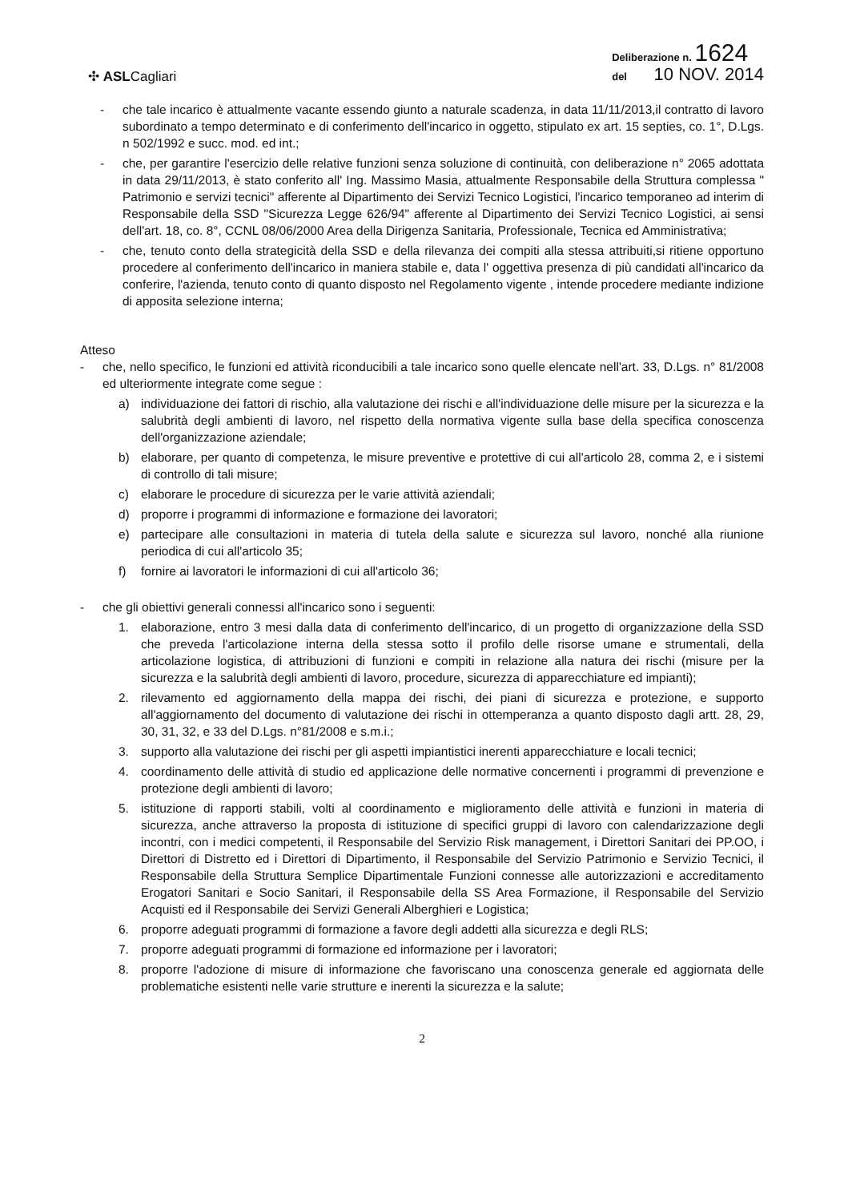✣ ASLCagliari
Deliberazione n. 1624
del 10 NOV. 2014
- che tale incarico è attualmente vacante essendo giunto a naturale scadenza, in data 11/11/2013,il contratto di lavoro subordinato a tempo determinato e di conferimento dell'incarico in oggetto, stipulato ex art. 15 septies, co. 1°, D.Lgs. n 502/1992 e succ. mod. ed int.;
- che, per garantire l'esercizio delle relative funzioni senza soluzione di continuità, con deliberazione n° 2065 adottata in data 29/11/2013, è stato conferito all' Ing. Massimo Masia, attualmente Responsabile della Struttura complessa " Patrimonio e servizi tecnici" afferente al Dipartimento dei Servizi Tecnico Logistici, l'incarico temporaneo ad interim di Responsabile della SSD "Sicurezza Legge 626/94" afferente al Dipartimento dei Servizi Tecnico Logistici, ai sensi dell'art. 18, co. 8°, CCNL 08/06/2000 Area della Dirigenza Sanitaria, Professionale, Tecnica ed Amministrativa;
- che, tenuto conto della strategicità della SSD e della rilevanza dei compiti alla stessa attribuiti,si ritiene opportuno procedere al conferimento dell'incarico in maniera stabile e, data l' oggettiva presenza di più candidati all'incarico da conferire, l'azienda, tenuto conto di quanto disposto nel Regolamento vigente , intende procedere mediante indizione di apposita selezione interna;
Atteso
- che, nello specifico, le funzioni ed attività riconducibili a tale incarico sono quelle elencate nell'art. 33, D.Lgs. n° 81/2008 ed ulteriormente integrate come segue :
a) individuazione dei fattori di rischio, alla valutazione dei rischi e all'individuazione delle misure per la sicurezza e la salubrità degli ambienti di lavoro, nel rispetto della normativa vigente sulla base della specifica conoscenza dell'organizzazione aziendale;
b) elaborare, per quanto di competenza, le misure preventive e protettive di cui all'articolo 28, comma 2, e i sistemi di controllo di tali misure;
c) elaborare le procedure di sicurezza per le varie attività aziendali;
d) proporre i programmi di informazione e formazione dei lavoratori;
e) partecipare alle consultazioni in materia di tutela della salute e sicurezza sul lavoro, nonché alla riunione periodica di cui all'articolo 35;
f) fornire ai lavoratori le informazioni di cui all'articolo 36;
- che gli obiettivi generali connessi all'incarico sono i seguenti:
1. elaborazione, entro 3 mesi dalla data di conferimento dell'incarico, di un progetto di organizzazione della SSD che preveda l'articolazione interna della stessa sotto il profilo delle risorse umane e strumentali, della articolazione logistica, di attribuzioni di funzioni e compiti in relazione alla natura dei rischi (misure per la sicurezza e la salubrità degli ambienti di lavoro, procedure, sicurezza di apparecchiature ed impianti);
2. rilevamento ed aggiornamento della mappa dei rischi, dei piani di sicurezza e protezione, e supporto all'aggiornamento del documento di valutazione dei rischi in ottemperanza a quanto disposto dagli artt. 28, 29, 30, 31, 32, e 33 del D.Lgs. n°81/2008 e s.m.i.;
3. supporto alla valutazione dei rischi per gli aspetti impiantistici inerenti apparecchiature e locali tecnici;
4. coordinamento delle attività di studio ed applicazione delle normative concernenti i programmi di prevenzione e protezione degli ambienti di lavoro;
5. istituzione di rapporti stabili, volti al coordinamento e miglioramento delle attività e funzioni in materia di sicurezza, anche attraverso la proposta di istituzione di specifici gruppi di lavoro con calendarizzazione degli incontri, con i medici competenti, il Responsabile del Servizio Risk management, i Direttori Sanitari dei PP.OO, i Direttori di Distretto ed i Direttori di Dipartimento, il Responsabile del Servizio Patrimonio e Servizio Tecnici, il Responsabile della Struttura Semplice Dipartimentale Funzioni connesse alle autorizzazioni e accreditamento Erogatori Sanitari e Socio Sanitari, il Responsabile della SS Area Formazione, il Responsabile del Servizio Acquisti ed il Responsabile dei Servizi Generali Alberghieri e Logistica;
6. proporre adeguati programmi di formazione a favore degli addetti alla sicurezza e degli RLS;
7. proporre adeguati programmi di formazione ed informazione per i lavoratori;
8. proporre l'adozione di misure di informazione che favoriscano una conoscenza generale ed aggiornata delle problematiche esistenti nelle varie strutture e inerenti la sicurezza e la salute;
2